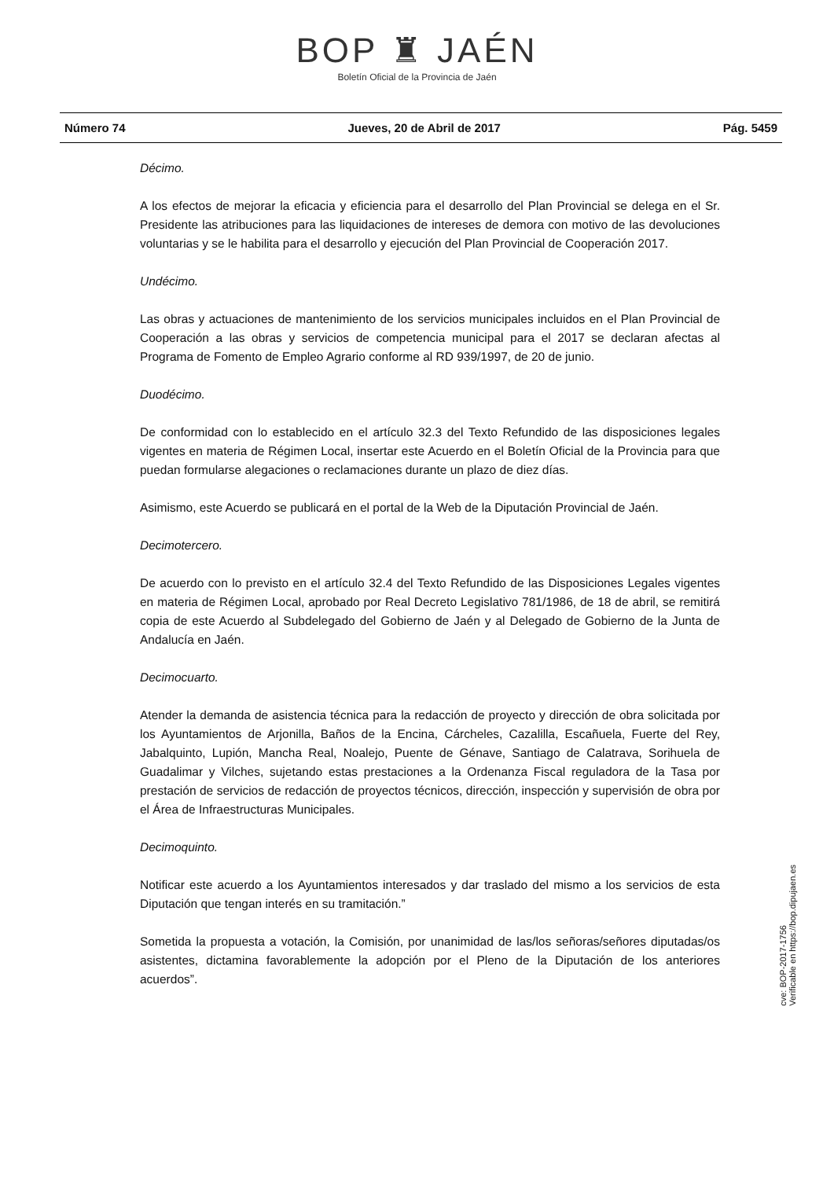BOP ♜ JAÉN
Boletín Oficial de la Provincia de Jaén
Número 74 Jueves, 20 de Abril de 2017 Pág. 5459
Décimo.
A los efectos de mejorar la eficacia y eficiencia para el desarrollo del Plan Provincial se delega en el Sr. Presidente las atribuciones para las liquidaciones de intereses de demora con motivo de las devoluciones voluntarias y se le habilita para el desarrollo y ejecución del Plan Provincial de Cooperación 2017.
Undécimo.
Las obras y actuaciones de mantenimiento de los servicios municipales incluidos en el Plan Provincial de Cooperación a las obras y servicios de competencia municipal para el 2017 se declaran afectas al Programa de Fomento de Empleo Agrario conforme al RD 939/1997, de 20 de junio.
Duodécimo.
De conformidad con lo establecido en el artículo 32.3 del Texto Refundido de las disposiciones legales vigentes en materia de Régimen Local, insertar este Acuerdo en el Boletín Oficial de la Provincia para que puedan formularse alegaciones o reclamaciones durante un plazo de diez días.
Asimismo, este Acuerdo se publicará en el portal de la Web de la Diputación Provincial de Jaén.
Decimotercero.
De acuerdo con lo previsto en el artículo 32.4 del Texto Refundido de las Disposiciones Legales vigentes en materia de Régimen Local, aprobado por Real Decreto Legislativo 781/1986, de 18 de abril, se remitirá copia de este Acuerdo al Subdelegado del Gobierno de Jaén y al Delegado de Gobierno de la Junta de Andalucía en Jaén.
Decimocuarto.
Atender la demanda de asistencia técnica para la redacción de proyecto y dirección de obra solicitada por los Ayuntamientos de Arjonilla, Baños de la Encina, Cárcheles, Cazalilla, Escañuela, Fuerte del Rey, Jabalquinto, Lupión, Mancha Real, Noalejo, Puente de Génave, Santiago de Calatrava, Sorihuela de Guadalimar y Vilches, sujetando estas prestaciones a la Ordenanza Fiscal reguladora de la Tasa por prestación de servicios de redacción de proyectos técnicos, dirección, inspección y supervisión de obra por el Área de Infraestructuras Municipales.
Decimoquinto.
Notificar este acuerdo a los Ayuntamientos interesados y dar traslado del mismo a los servicios de esta Diputación que tengan interés en su tramitación.”
Sometida la propuesta a votación, la Comisión, por unanimidad de las/los señoras/señores diputadas/os asistentes, dictamina favorablemente la adopción por el Pleno de la Diputación de los anteriores acuerdos”.
cve: BOP-2017-1756
Verificable en https://bop.dipujaen.es